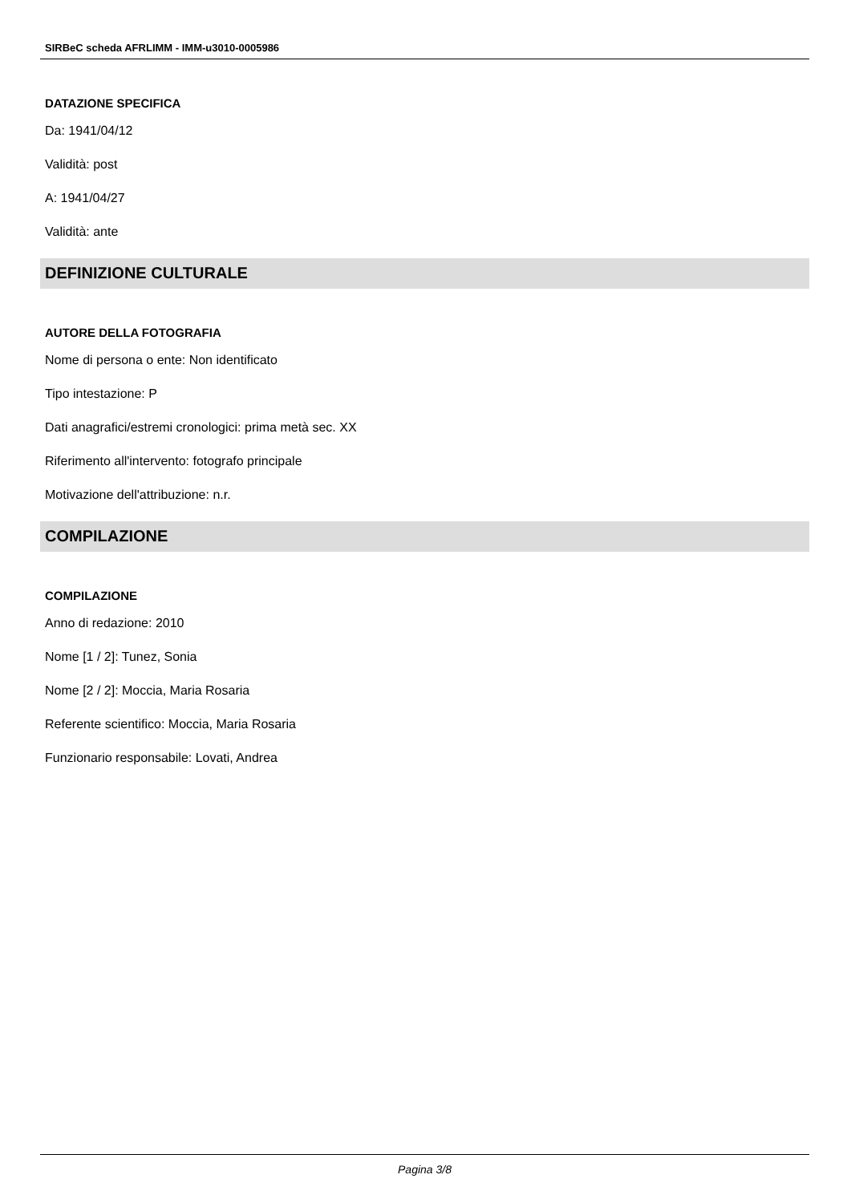SIRBeC scheda AFRLIMM - IMM-u3010-0005986
DATAZIONE SPECIFICA
Da: 1941/04/12
Validità: post
A: 1941/04/27
Validità: ante
DEFINIZIONE CULTURALE
AUTORE DELLA FOTOGRAFIA
Nome di persona o ente: Non identificato
Tipo intestazione: P
Dati anagrafici/estremi cronologici: prima metà sec. XX
Riferimento all'intervento: fotografo principale
Motivazione dell'attribuzione: n.r.
COMPILAZIONE
COMPILAZIONE
Anno di redazione: 2010
Nome [1 / 2]: Tunez, Sonia
Nome [2 / 2]: Moccia, Maria Rosaria
Referente scientifico: Moccia, Maria Rosaria
Funzionario responsabile: Lovati, Andrea
Pagina 3/8